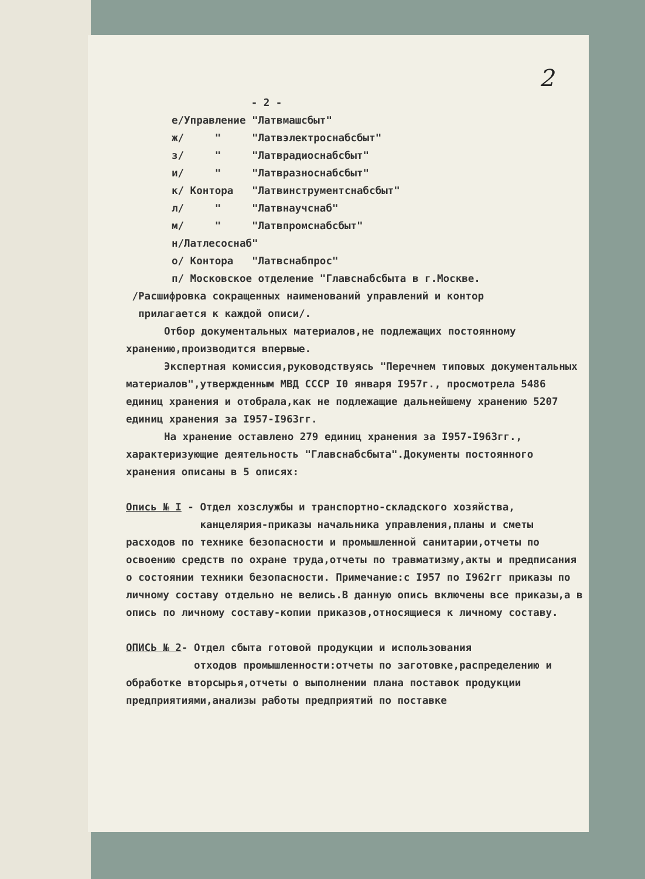2
- 2 -
е/Управление "Латвмашсбыт"
ж/ " "Латвэлектроснабсбыт"
з/ " "Латврадиоснабсбыт"
и/ " "Латвразноснабсбыт"
к/ Контора "Латвинструментснабсбыт"
л/ " "Латвнаучснаб"
м/ " "Латвпромснабсбыт"
н/Латлесоснаб"
о/ Контора "Латвснабпрос"
п/ Московское отделение "Главснабсбыта в г.Москве.
/Расшифровка сокращенных наименований управлений и контор
прилагается к каждой описи/.
Отбор документальных материалов,не подлежащих постоянному хранению,производится впервые.
Экспертная комиссия,руководствуясь "Перечнем типовых документальных материалов",утвержденным МВД СССР I0 января I957г., просмотрела 5486 единиц хранения и отобрала,как не подлежащие дальнейшему хранению 5207 единиц хранения за I957-I963гг.
На хранение оставлено 279 единиц хранения за I957-I963гг., характеризующие деятельность "Главснабсбыта".Документы постоянного хранения описаны в 5 описях:
Опись № I - Отдел хозслужбы и транспортно-складского хозяйства,
канцелярия-приказы начальника управления,планы и сметы расходов по технике безопасности и промышленной санитарии,отчеты по освоению средств по охране труда,отчеты по травматизму,акты и предписания о состоянии техники безопасности. Примечание:с I957 по I962гг приказы по личному составу отдельно не велись.В данную опись включены все приказы,а в опись по личному составу-копии приказов,относящиеся к личному составу.
ОПИСЬ № 2- Отдел сбыта готовой продукции и использования
отходов промышленности:отчеты по заготовке,распределению и обработке вторсырья,отчеты о выполнении плана поставок продукции предприятиями,анализы работы предприятий по поставке